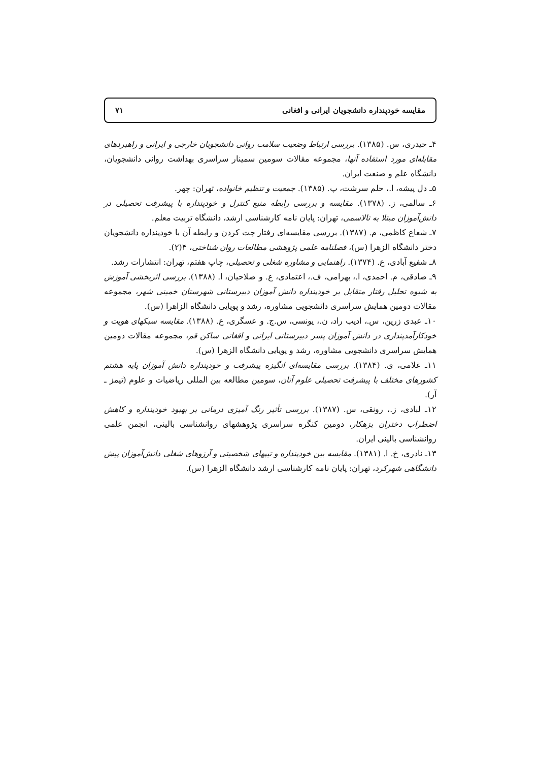مقایسه خودپنداره دانشجویان ایرانی و افغانی ۷۱
۴ـ حیدری، س. (۱۳۸۵). بررسی ارتباط وضعیت سلامت روانی دانشجویان خارجی و ایرانی و راهبردهای مقابله‌ای مورد استفاده آنها، مجموعه مقالات سومین سمینار سراسری بهداشت روانی دانشجویان، دانشگاه علم و صنعت ایران.
۵ـ دل پیشه، ا.، حلم سرشت، پ. (۱۳۸۵). جمعیت و تنظیم خانواده، تهران: چهر.
۶ـ سالمی، ز. (۱۳۷۸). مقایسه و بررسی رابطه منبع کنترل و خودپنداره با پیشرفت تحصیلی در دانش‌آموزان مبتلا به تالاسمی، تهران: پایان نامه کارشناسی ارشد، دانشگاه تربیت معلم.
۷ـ شعاع کاظمی، م. (۱۳۸۷). بررسی مقایسه‌ای رفتار چت کردن و رابطه آن با خودپنداره دانشجویان دختر دانشگاه الزهرا (س)، فصلنامه علمی پژوهشی مطالعات روان شناختی، ۴(۲).
۸ـ شفیع آبادی، ع. (۱۳۷۴). راهنمایی و مشاوره شغلی و تحصیلی، چاپ هفتم، تهران: انتشارات رشد.
۹ـ صادقی، م. احمدی، ا.، بهرامی، ف.، اعتمادی، ع. و صلاحیان، ا. (۱۳۸۸). بررسی اثربخشی آموزش به شیوه تحلیل رفتار متقابل بر خودپنداره دانش آموزان دبیرستانی شهرستان خمینی شهر، مجموعه مقالات دومین همایش سراسری دانشجویی مشاوره، رشد و پویایی دانشگاه الزاهرا (س).
۱۰ـ عبدی زرین، س.، ادیب راد، ن.، یونسی، س.ج. و عسگری، ع. (۱۳۸۸). مقایسه سبکهای هویت و خودکارآمدپنداری در دانش آموزان پسر دبیرستانی ایرانی و افغانی ساکن قم، مجموعه مقالات دومین همایش سراسری دانشجویی مشاوره، رشد و پویایی دانشگاه الزهرا (س).
۱۱ـ غلامی، ی. (۱۳۸۴). بررسی مقایسه‌ای انگیزه پیشرفت و خودپنداره دانش آموزان پایه هشتم کشورهای مختلف با پیشرفت تحصیلی علوم آنان، سومین مطالعه بین المللی ریاضیات و علوم (تیمز ـ آر).
۱۲ـ لبادی، ز.، رونقی، س. (۱۳۸۷). بررسی تأثیر رنگ آمیزی درمانی بر بهبود خودپنداره و کاهش اضطراب دختران بزهکار، دومین کنگره سراسری پژوهشهای روانشناسی بالینی، انجمن علمی روانشناسی بالینی ایران.
۱۳ـ نادری، خ. ا. (۱۳۸۱). مقایسه بین خودپنداره و تیپهای شخصیتی و آرزوهای شغلی دانش‌آموزان پیش دانشگاهی شهرکرد، تهران: پایان نامه کارشناسی ارشد دانشگاه الزهرا (س).